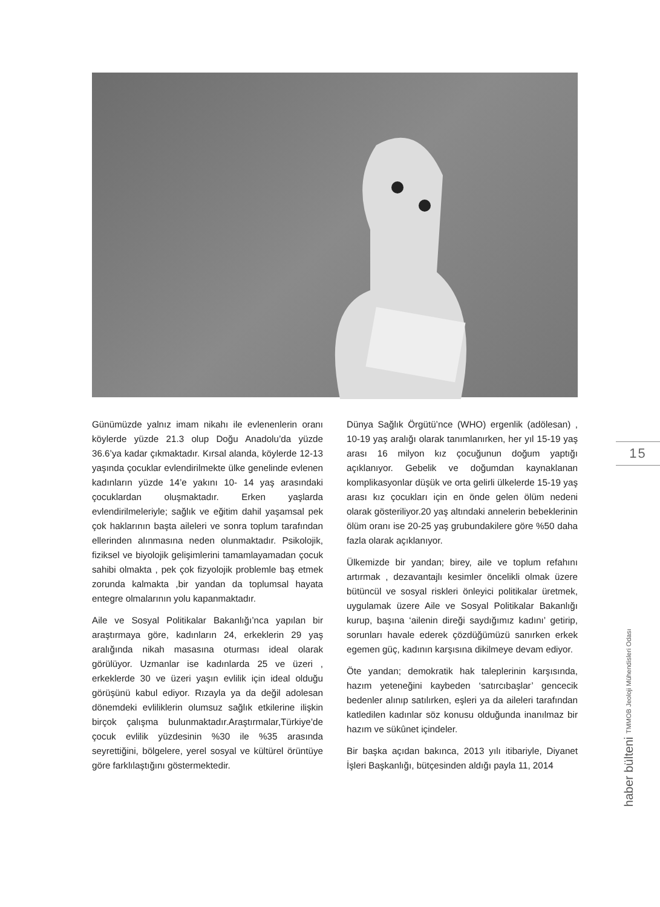Günümüzde yalnız imam nikahı ile evlenenlerin oranı köylerde yüzde 21.3 olup Doğu Anadolu’da yüzde 36.6’ya kadar çıkmaktadır. Kırsal alanda, köylerde 12-13 yaşında çocuklar evlendirilmekte ülke genelinde evlenen kadınların yüzde 14’e yakını 10- 14 yaş arasındaki çocuklardan oluşmaktadır. Erken yaşlarda evlendirilmeleriyle; sağlık ve eğitim dahil yaşamsal pek çok haklarının başta aileleri ve sonra toplum tarafından ellerinden alınmasına neden olunmaktadır. Psikolojik, fiziksel ve biyolojik gelişimlerini tamamlayamadan çocuk sahibi olmakta , pek çok fizyolojik problemle baş etmek zorunda kalmakta ,bir yandan da toplumsal hayata entegre olmalarının yolu kapanmaktadır.
Aile ve Sosyal Politikalar Bakanlığı’nca yapılan bir araştırmaya göre, kadınların 24, erkeklerin 29 yaş aralığında nikah masasına oturması ideal olarak görülüyor. Uzmanlar ise kadınlarda 25 ve üzeri , erkeklerde 30 ve üzeri yaşın evlilik için ideal olduğu görüşünü kabul ediyor. Rızayla ya da değil adolesan dönemdeki evliliklerin olumsuz sağlık etkilerine ilişkin birçok çalışma bulunmaktadır.Araştırmalar,Türkiye’de çocuk evlilik yüzdesinin %30 ile %35 arasında seyrettiğini, bölgelere, yerel sosyal ve kültürel örüntüye göre farklılaştığını göstermektedir.
Dünya Sağlık Örgütü’nce (WHO) ergenlik (adölesan) , 10-19 yaş aralığı olarak tanımlanırken, her yıl 15-19 yaş arası 16 milyon kız çocuğunun doğum yaptığı açıklanıyor. Gebelik ve doğumdan kaynaklanan komplikasyonlar düşük ve orta gelirli ülkelerde 15-19 yaş arası kız çocukları için en önde gelen ölüm nedeni olarak gösteriliyor.20 yaş altındaki annelerin bebeklerinin ölüm oranı ise 20-25 yaş grubundakilere göre %50 daha fazla olarak açıklanıyor.
Ülkemizde bir yandan; birey, aile ve toplum refahını artırmak , dezavantajlı kesimler öncelikli olmak üzere bütüncül ve sosyal riskleri önleyici politikalar üretmek, uygulamak üzere Aile ve Sosyal Politikalar Bakanlığı kurup, başına ‘ailenin direği saydığımız kadını’ getirip, sorunları havale ederek çözdüğümüzü sanırken erkek egemen güç, kadının karşısına dikilmeye devam ediyor.
Öte yandan; demokratik hak taleplerinin karşısında, hazım yeteneğini kaybeden ‘satırcıbaşlar’ gencecik bedenler alınıp satılırken, eşleri ya da aileleri tarafından katledilen kadınlar söz konusu olduğunda inanılmaz bir hazım ve sükûnet içindeler.
Bir başka açıdan bakınca, 2013 yılı itibariyle, Diyanet İşleri Başkanlığı, bütçesinden aldığı payla 11, 2014
15
haber bülteni TMMOB Jeoloji Mühendisleri Odası